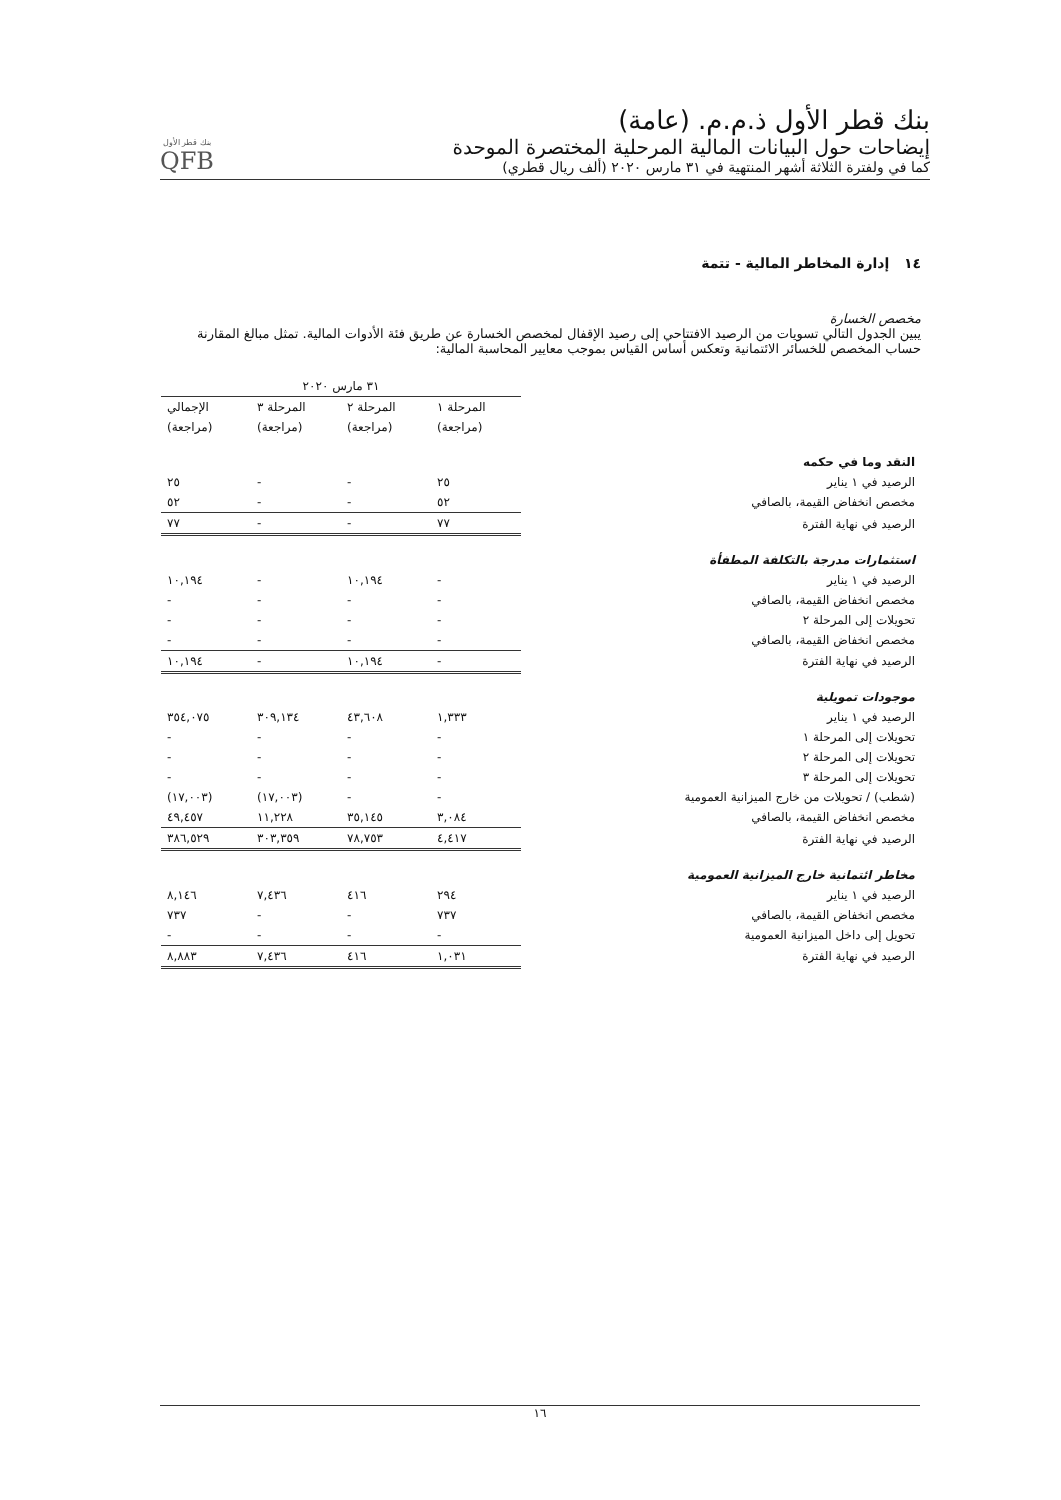بنك قطر الأول ذ.م.م. (عامة)
إيضاحات حول البيانات المالية المرحلية المختصرة الموحدة
كما في ولفترة الثلاثة أشهر المنتهية في ٣١ مارس ٢٠٢٠ (ألف ريال قطري)
بنك قطر الأول
QFB
١٤ إدارة المخاطر المالية - تتمة
مخصص الخسارة
يبين الجدول التالي تسويات من الرصيد الافتتاحي إلى رصيد الإقفال لمخصص الخسارة عن طريق فئة الأدوات المالية. تمثل مبالغ المقارنة حساب المخصص للخسائر الائتمانية وتعكس أساس القياس بموجب معايير المحاسبة المالية:
| | ٣١ مارس ٢٠٢٠ | | | |
| --- | --- | --- | --- | --- |
| | المرحلة ١ | المرحلة ٢ | المرحلة ٣ | الإجمالي |
| | (مراجعة) | (مراجعة) | (مراجعة) | (مراجعة) |
| النقد وما في حكمه | | | | |
| الرصيد في ١ يناير | ٢٥ | - | - | ٢٥ |
| مخصص انخفاض القيمة، بالصافي | ٥٢ | - | - | ٥٢ |
| الرصيد في نهاية الفترة | ٧٧ | - | - | ٧٧ |
| استثمارات مدرجة بالتكلفة المطفأة | | | | |
| الرصيد في ١ يناير | - | ١٠,١٩٤ | - | ١٠,١٩٤ |
| مخصص انخفاض القيمة، بالصافي | - | - | - | - |
| تحويلات إلى المرحلة ٢ | - | - | - | - |
| مخصص انخفاض القيمة، بالصافي | - | - | - | - |
| الرصيد في نهاية الفترة | - | ١٠,١٩٤ | - | ١٠,١٩٤ |
| موجودات تمويلية | | | | |
| الرصيد في ١ يناير | ١,٣٣٣ | ٤٣,٦٠٨ | ٣٠٩,١٣٤ | ٣٥٤,٠٧٥ |
| تحويلات إلى المرحلة ١ | - | - | - | - |
| تحويلات إلى المرحلة ٢ | - | - | - | - |
| تحويلات إلى المرحلة ٣ | - | - | - | - |
| (شطب) / تحويلات من خارج الميزانية العمومية | - | - | (١٧,٠٠٣) | (١٧,٠٠٣) |
| مخصص انخفاض القيمة، بالصافي | ٣,٠٨٤ | ٣٥,١٤٥ | ١١,٢٢٨ | ٤٩,٤٥٧ |
| الرصيد في نهاية الفترة | ٤,٤١٧ | ٧٨,٧٥٣ | ٣٠٣,٣٥٩ | ٣٨٦,٥٢٩ |
| مخاطر ائتمانية خارج الميزانية العمومية | | | | |
| الرصيد في ١ يناير | ٢٩٤ | ٤١٦ | ٧,٤٣٦ | ٨,١٤٦ |
| مخصص انخفاض القيمة، بالصافي | ٧٣٧ | - | - | ٧٣٧ |
| تحويل إلى داخل الميزانية العمومية | - | - | - | - |
| الرصيد في نهاية الفترة | ١,٠٣١ | ٤١٦ | ٧,٤٣٦ | ٨,٨٨٣ |
١٦